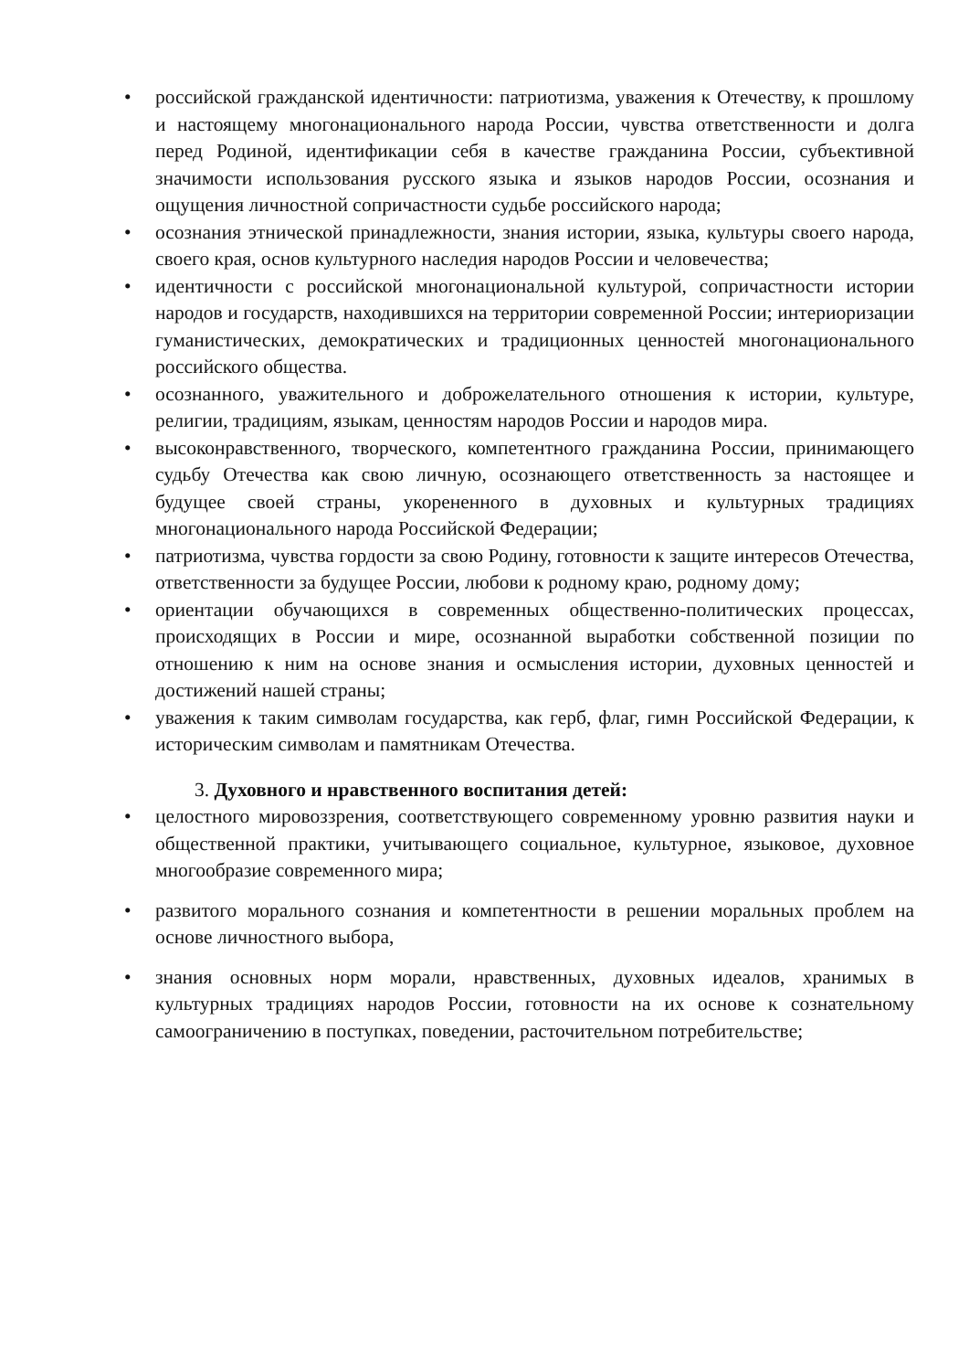• российской гражданской идентичности: патриотизма, уважения к Отечеству, к прошлому и настоящему многонационального народа России, чувства ответственности и долга перед Родиной, идентификации себя в качестве гражданина России, субъективной значимости использования русского языка и языков народов России, осознания и ощущения личностной сопричастности судьбе российского народа;
• осознания этнической принадлежности, знания истории, языка, культуры своего народа, своего края, основ культурного наследия народов России и человечества;
• идентичности с российской многонациональной культурой, сопричастности истории народов и государств, находившихся на территории современной России; интериоризации гуманистических, демократических и традиционных ценностей многонационального российского общества.
• осознанного, уважительного и доброжелательного отношения к истории, культуре, религии, традициям, языкам, ценностям народов России и народов мира.
• высоконравственного, творческого, компетентного гражданина России, принимающего судьбу Отечества как свою личную, осознающего ответственность за настоящее и будущее своей страны, укорененного в духовных и культурных традициях многонационального народа Российской Федерации;
• патриотизма, чувства гордости за свою Родину, готовности к защите интересов Отечества, ответственности за будущее России, любови к родному краю, родному дому;
• ориентации обучающихся в современных общественно-политических процессах, происходящих в России и мире, осознанной выработки собственной позиции по отношению к ним на основе знания и осмысления истории, духовных ценностей и достижений нашей страны;
• уважения к таким символам государства, как герб, флаг, гимн Российской Федерации, к историческим символам и памятникам Отечества.
3. Духовного и нравственного воспитания детей:
• целостного мировоззрения, соответствующего современному уровню развития науки и общественной практики, учитывающего социальное, культурное, языковое, духовное многообразие современного мира;
• развитого морального сознания и компетентности в решении моральных проблем на основе личностного выбора,
• знания основных норм морали, нравственных, духовных идеалов, хранимых в культурных традициях народов России, готовности на их основе к сознательному самоограничению в поступках, поведении, расточительном потребительстве;